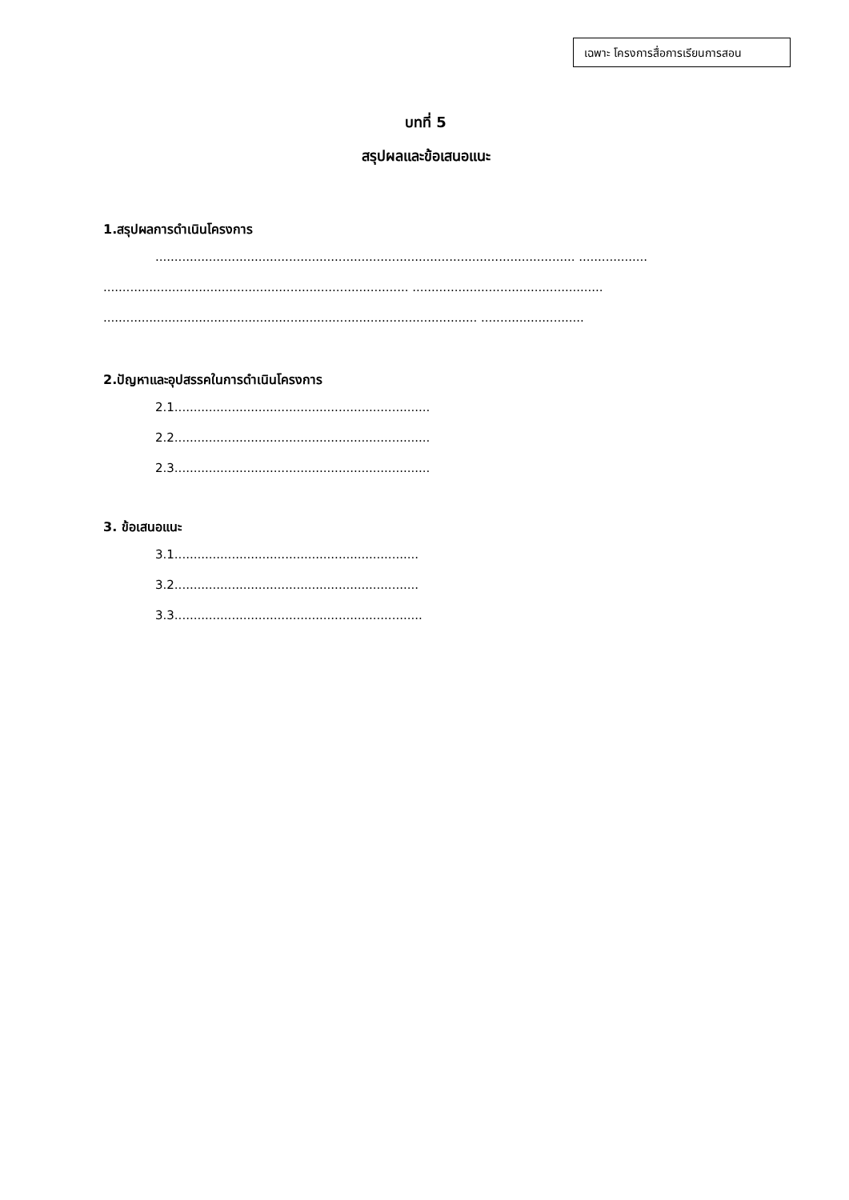เฉพาะ โครงการสื่อการเรียนการสอน
บทที่ 5
สรุปผลและข้อเสนอแนะ
1.สรุปผลการดำเนินโครงการ
.............................................................................................................. ..................
................................................................................ ..................................................
.................................................................................................. ...........................
2.ปัญหาและอุปสรรคในการดำเนินโครงการ
2.1...................................................................
2.2...................................................................
2.3...................................................................
3. ข้อเสนอแนะ
3.1................................................................
3.2................................................................
3.3.................................................................